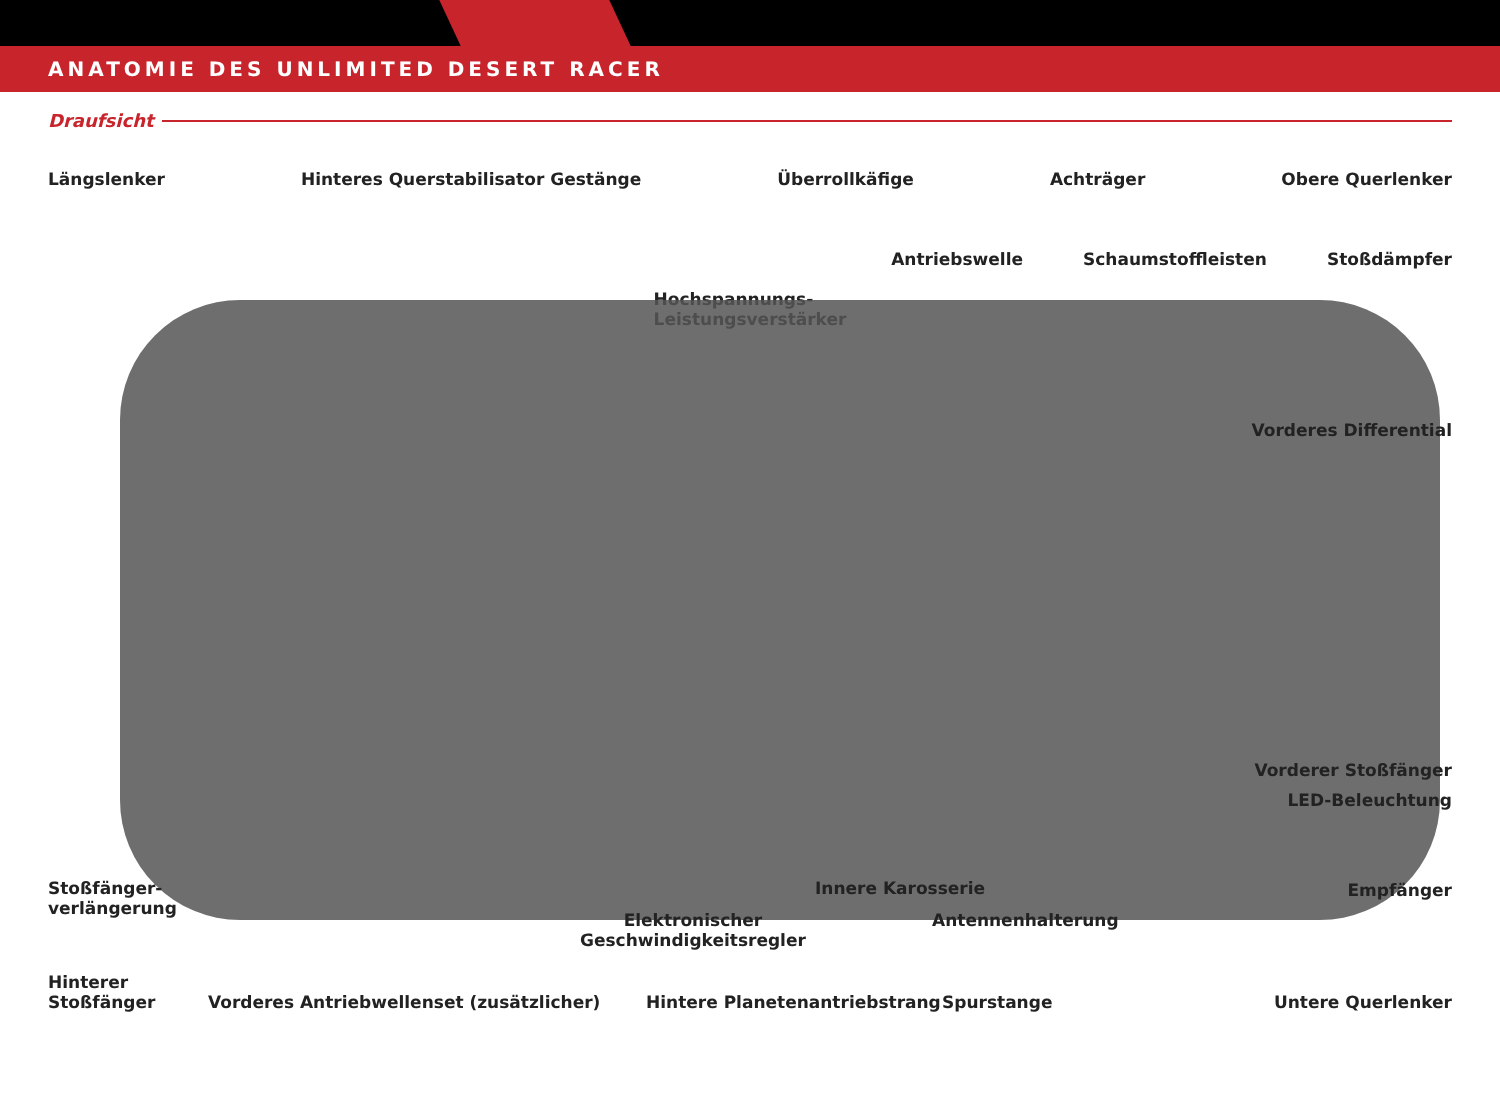ANATOMIE DES UNLIMITED DESERT RACER
Draufsicht
Längslenker Hinteres Querstabilisator Gestänge Überrollkäfige Achträger Obere Querlenker
Antriebswelle Schaumstoffleisten Stoßdämpfer
Hochspannungs-
Leistungsverstärker
Vorderes Differential
Vorderer Stoßfänger
LED-Beleuchtung
Stoßfänger-
verlängerung
Innere Karosserie Empfänger
Elektronischer
Geschwindigkeitsregler
Antennenhalterung
Hinterer
Stoßfänger
Vorderes Antriebwellenset (zusätzlicher)
Hintere Planetenantriebstrang Spurstange Untere Querlenker